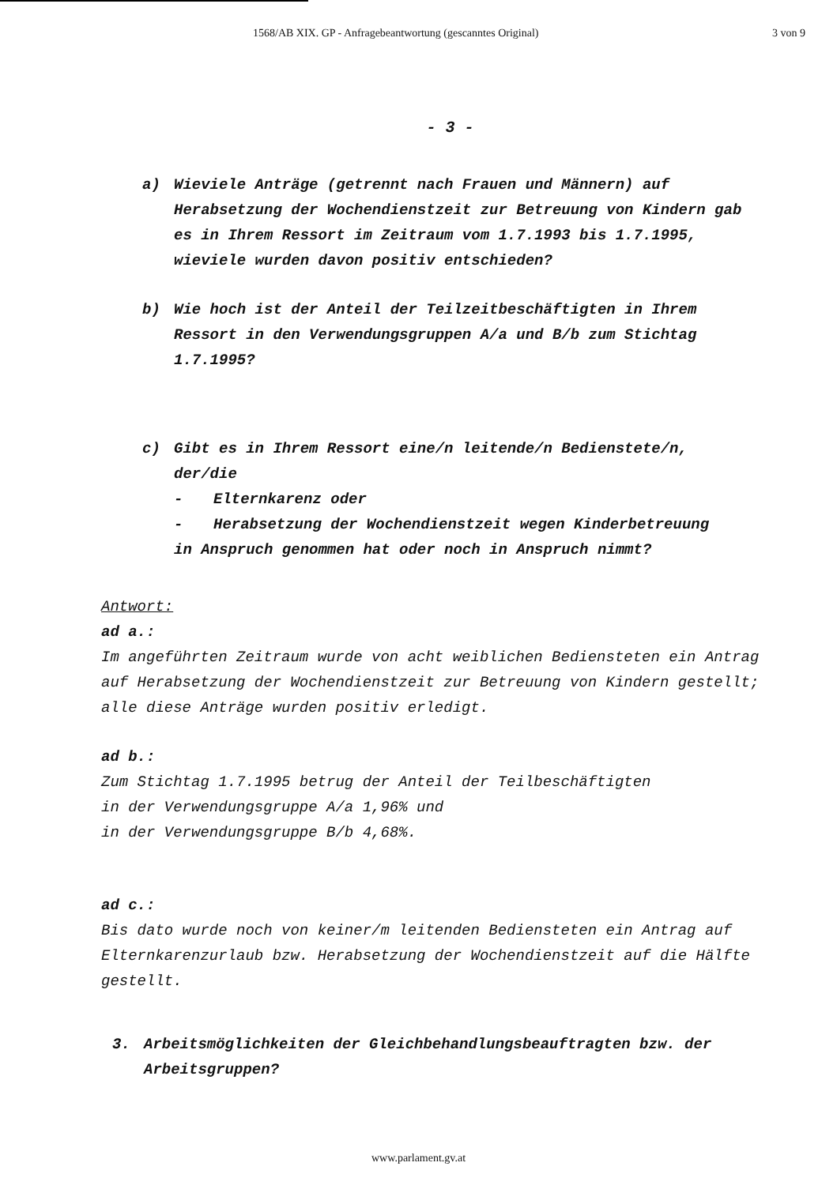1568/AB XIX. GP - Anfragebeantwortung (gescanntes Original) 3 von 9
- 3 -
a) Wieviele Anträge (getrennt nach Frauen und Männern) auf Herabsetzung der Wochendienstzeit zur Betreuung von Kindern gab es in Ihrem Ressort im Zeitraum vom 1.7.1993 bis 1.7.1995, wieviele wurden davon positiv entschieden?
b) Wie hoch ist der Anteil der Teilzeitbeschäftigten in Ihrem Ressort in den Verwendungsgruppen A/a und B/b zum Stichtag 1.7.1995?
c) Gibt es in Ihrem Ressort eine/n leitende/n Bedienstete/n, der/die
- Elternkarenz oder
- Herabsetzung der Wochendienstzeit wegen Kinderbetreuung
in Anspruch genommen hat oder noch in Anspruch nimmt?
Antwort:
ad a.:
Im angeführten Zeitraum wurde von acht weiblichen Bediensteten ein Antrag auf Herabsetzung der Wochendienstzeit zur Betreuung von Kindern gestellt; alle diese Anträge wurden positiv erledigt.
ad b.:
Zum Stichtag 1.7.1995 betrug der Anteil der Teilbeschäftigten
in der Verwendungsgruppe A/a 1,96% und
in der Verwendungsgruppe B/b 4,68%.
ad c.:
Bis dato wurde noch von keiner/m leitenden Bediensteten ein Antrag auf Elternkarenzurlaub bzw. Herabsetzung der Wochendienstzeit auf die Hälfte gestellt.
3. Arbeitsmöglichkeiten der Gleichbehandlungsbeauftragten bzw. der Arbeitsgruppen?
www.parlament.gv.at